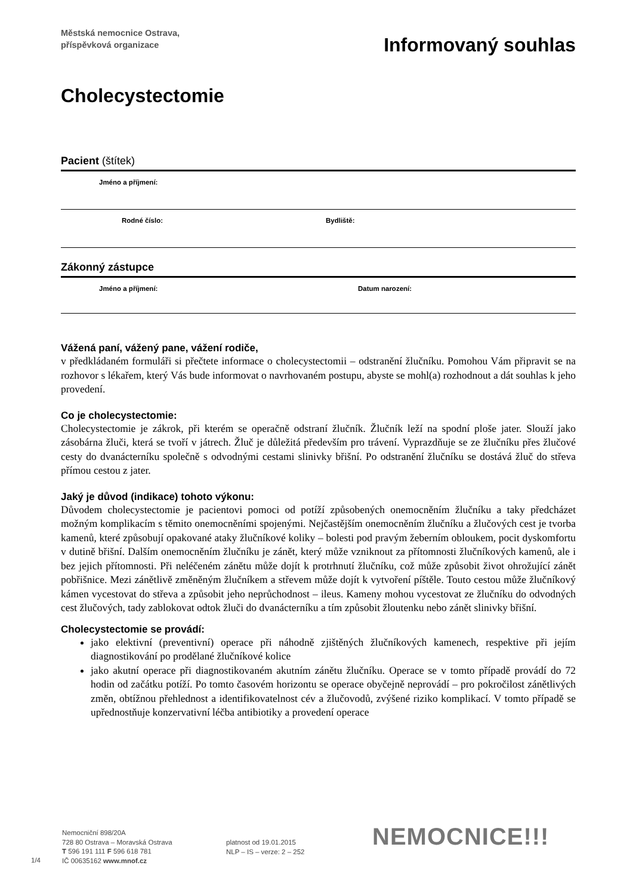Městská nemocnice Ostrava,
příspěvková organizace
Informovaný souhlas
Cholecystectomie
Pacient (štítek)
Jméno a příjmení:
Rodné číslo: Bydliště:
Zákonný zástupce
Jméno a příjmení: Datum narození:
Vážená paní, vážený pane, vážení rodiče,
v předkládaném formuláři si přečtete informace o cholecystectomii – odstranění žlučníku. Pomohou Vám připravit se na rozhovor s lékařem, který Vás bude informovat o navrhovaném postupu, abyste se mohl(a) rozhodnout a dát souhlas k jeho provedení.
Co je cholecystectomie:
Cholecystectomie je zákrok, při kterém se operačně odstraní žlučník. Žlučník leží na spodní ploše jater. Slouží jako zásobárna žluči, která se tvoří v játrech. Žluč je důležitá především pro trávení. Vyprazdňuje se ze žlučníku přes žlučové cesty do dvanácterníku společně s odvodnými cestami slinivky břišní. Po odstranění žlučníku se dostává žluč do střeva přímou cestou z jater.
Jaký je důvod (indikace) tohoto výkonu:
Důvodem cholecystectomie je pacientovi pomoci od potíží způsobených onemocněním žlučníku a taky předcházet možným komplikacím s těmito onemocněními spojenými. Nejčastějším onemocněním žlučníku a žlučových cest je tvorba kamenů, které způsobují opakované ataky žlučníkové koliky – bolesti pod pravým žeberním obloukem, pocit dyskomfortu v dutině břišní. Dalším onemocněním žlučníku je zánět, který může vzniknout za přítomnosti žlučníkových kamenů, ale i bez jejich přítomnosti. Při neléčeném zánětu může dojít k protrhnutí žlučníku, což může způsobit život ohrožující zánět pobřišnice. Mezi zánětlivě změněným žlučníkem a střevem může dojít k vytvoření píštěle. Touto cestou může žlučníkový kámen vycestovat do střeva a způsobit jeho neprůchodnost – ileus. Kameny mohou vycestovat ze žlučníku do odvodných cest žlučových, tady zablokovat odtok žluči do dvanácterníku a tím způsobit žloutenku nebo zánět slinivky břišní.
Cholecystectomie se provádí:
jako elektivní (preventivní) operace při náhodně zjištěných žlučníkových kamenech, respektive při jejím diagnostikování po prodělané žlučníkové kolice
jako akutní operace při diagnostikovaném akutním zánětu žlučníku. Operace se v tomto případě provádí do 72 hodin od začátku potíží. Po tomto časovém horizontu se operace obyčejně neprovádí – pro pokročilost zánětlivých změn, obtížnou přehlednost a identifikovatelnost cév a žlučovodů, zvýšené riziko komplikací. V tomto případě se upřednostňuje konzervativní léčba antibiotiky a provedení operace
1/4
Nemocniční 898/20A
728 80 Ostrava – Moravská Ostrava
T 596 191 111 F 596 618 781
IČ 00635162 www.mnof.cz
platnost od 19.01.2015
NLP – IS – verze: 2 – 252
NEMOCNICE!!!